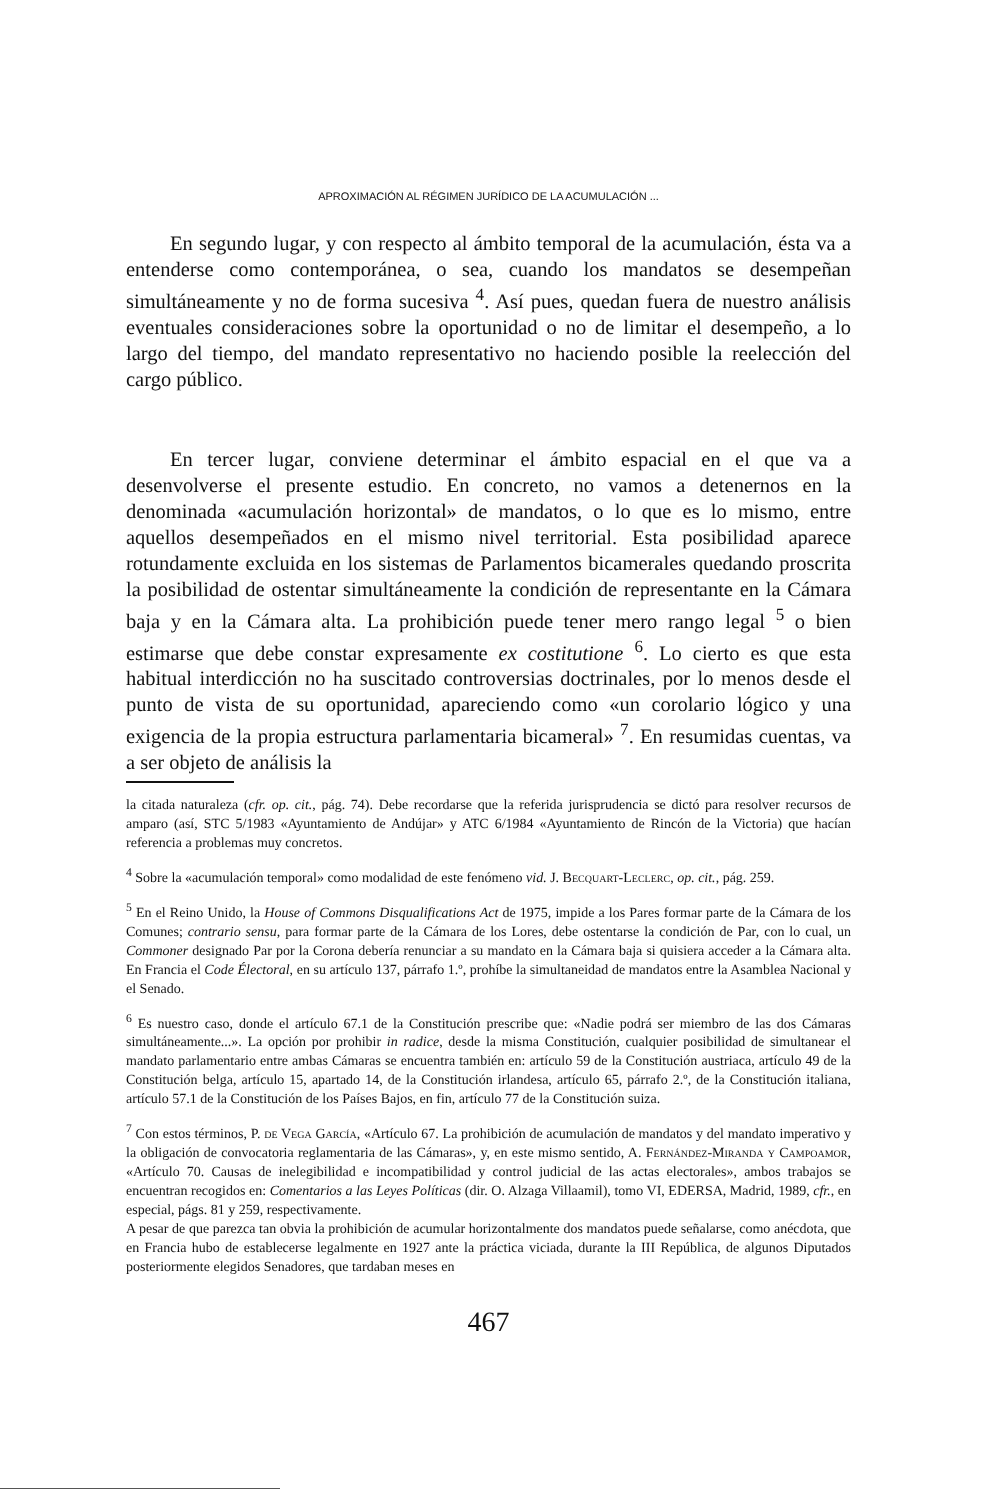APROXIMACIÓN AL RÉGIMEN JURÍDICO DE LA ACUMULACIÓN ...
En segundo lugar, y con respecto al ámbito temporal de la acumulación, ésta va a entenderse como contemporánea, o sea, cuando los mandatos se desempeñan simultáneamente y no de forma sucesiva <sup>4</sup>. Así pues, quedan fuera de nuestro análisis eventuales consideraciones sobre la oportunidad o no de limitar el desempeño, a lo largo del tiempo, del mandato representativo no haciendo posible la reelección del cargo público.
En tercer lugar, conviene determinar el ámbito espacial en el que va a desenvolverse el presente estudio. En concreto, no vamos a detenernos en la denominada «acumulación horizontal» de mandatos, o lo que es lo mismo, entre aquellos desempeñados en el mismo nivel territorial. Esta posibilidad aparece rotundamente excluida en los sistemas de Parlamentos bicamerales quedando proscrita la posibilidad de ostentar simultáneamente la condición de representante en la Cámara baja y en la Cámara alta. La prohibición puede tener mero rango legal <sup>5</sup> o bien estimarse que debe constar expresamente ex costitutione <sup>6</sup>. Lo cierto es que esta habitual interdicción no ha suscitado controversias doctrinales, por lo menos desde el punto de vista de su oportunidad, apareciendo como «un corolario lógico y una exigencia de la propia estructura parlamentaria bicameral» <sup>7</sup>. En resumidas cuentas, va a ser objeto de análisis la
la citada naturaleza (cfr. op. cit., pág. 74). Debe recordarse que la referida jurisprudencia se dictó para resolver recursos de amparo (así, STC 5/1983 «Ayuntamiento de Andújar» y ATC 6/1984 «Ayuntamiento de Rincón de la Victoria) que hacían referencia a problemas muy concretos.
<sup>4</sup> Sobre la «acumulación temporal» como modalidad de este fenómeno vid. J. Becquart-Leclerc, op. cit., pág. 259.
<sup>5</sup> En el Reino Unido, la House of Commons Disqualifications Act de 1975, impide a los Pares formar parte de la Cámara de los Comunes; contrario sensu, para formar parte de la Cámara de los Lores, debe ostentarse la condición de Par, con lo cual, un Commoner designado Par por la Corona debería renunciar a su mandato en la Cámara baja si quisiera acceder a la Cámara alta. En Francia el Code Électoral, en su artículo 137, párrafo 1.º, prohíbe la simultaneidad de mandatos entre la Asamblea Nacional y el Senado.
<sup>6</sup> Es nuestro caso, donde el artículo 67.1 de la Constitución prescribe que: «Nadie podrá ser miembro de las dos Cámaras simultáneamente...». La opción por prohibir in radice, desde la misma Constitución, cualquier posibilidad de simultanear el mandato parlamentario entre ambas Cámaras se encuentra también en: artículo 59 de la Constitución austriaca, artículo 49 de la Constitución belga, artículo 15, apartado 14, de la Constitución irlandesa, artículo 65, párrafo 2.º, de la Constitución italiana, artículo 57.1 de la Constitución de los Países Bajos, en fin, artículo 77 de la Constitución suiza.
<sup>7</sup> Con estos términos, P. de Vega García, «Artículo 67. La prohibición de acumulación de mandatos y del mandato imperativo y la obligación de convocatoria reglamentaria de las Cámaras», y, en este mismo sentido, A. Fernández-Miranda y Campoamor, «Artículo 70. Causas de inelegibilidad e incompatibilidad y control judicial de las actas electorales», ambos trabajos se encuentran recogidos en: Comentarios a las Leyes Políticas (dir. O. Alzaga Villaamil), tomo VI, EDERSA, Madrid, 1989, cfr., en especial, págs. 81 y 259, respectivamente.
A pesar de que parezca tan obvia la prohibición de acumular horizontalmente dos mandatos puede señalarse, como anécdota, que en Francia hubo de establecerse legalmente en 1927 ante la práctica viciada, durante la III República, de algunos Diputados posteriormente elegidos Senadores, que tardaban meses en
467